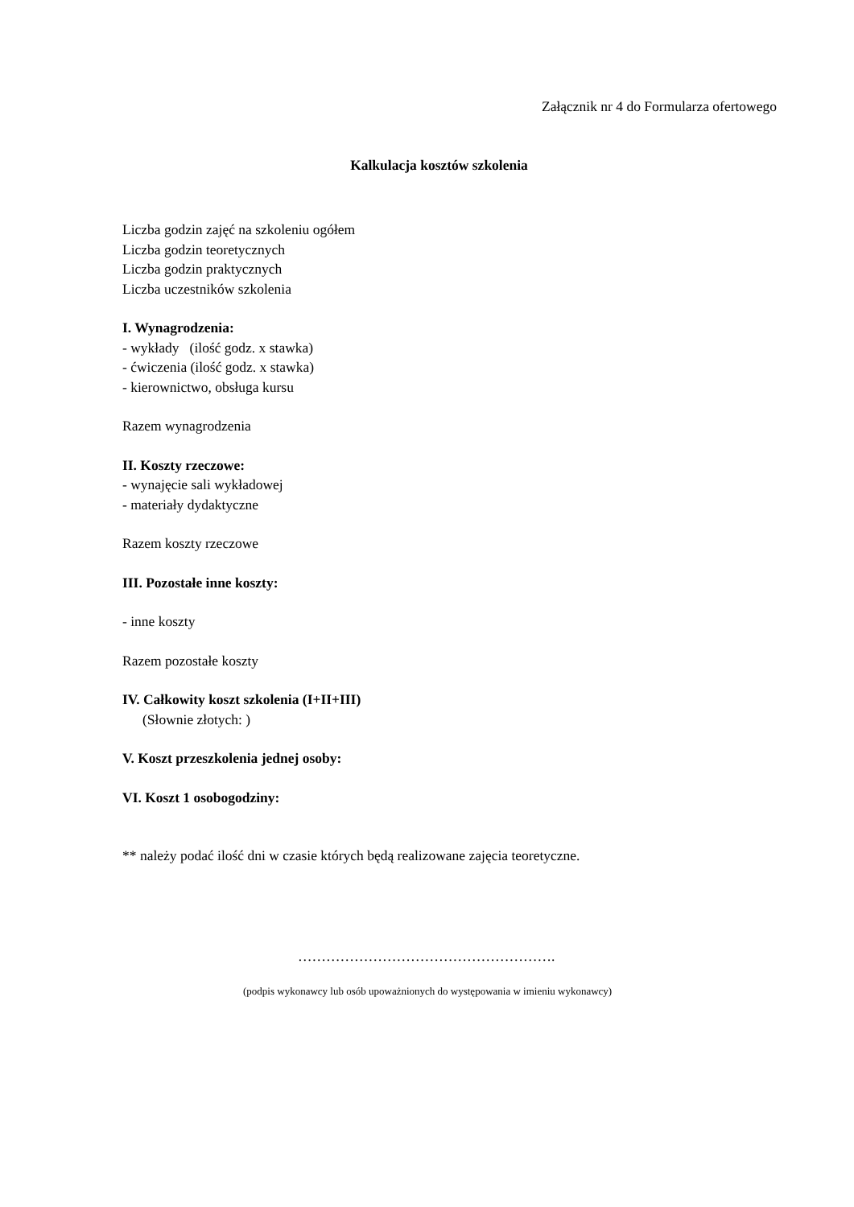Załącznik nr 4 do Formularza ofertowego
Kalkulacja kosztów szkolenia
Liczba godzin zajęć na szkoleniu ogółem
Liczba godzin teoretycznych
Liczba godzin praktycznych
Liczba uczestników szkolenia
I. Wynagrodzenia:
- wykłady (ilość godz. x stawka)
- ćwiczenia (ilość godz. x stawka)
- kierownictwo, obsługa kursu
Razem wynagrodzenia
II. Koszty rzeczowe:
- wynajęcie sali wykładowej
- materiały dydaktyczne
Razem koszty rzeczowe
III. Pozostałe inne koszty:
- inne koszty
Razem pozostałe koszty
IV. Całkowity koszt szkolenia (I+II+III)
(Słownie złotych: )
V. Koszt przeszkolenia jednej osoby:
VI. Koszt 1 osobogodziny:
** należy podać ilość dni w czasie których będą realizowane zajęcia teoretyczne.
……………………………………………….
(podpis wykonawcy lub osób upoważnionych do występowania w imieniu wykonawcy)